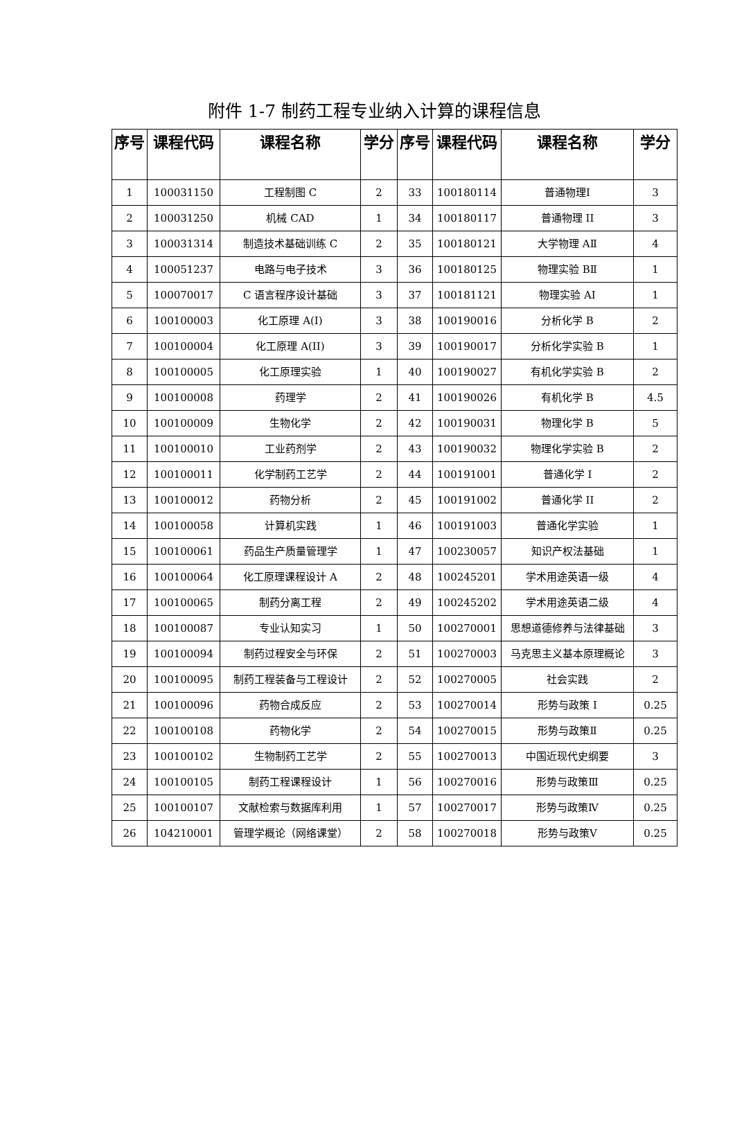附件 1-7 制药工程专业纳入计算的课程信息
| 序号 | 课程代码 | 课程名称 | 学分 | 序号 | 课程代码 | 课程名称 | 学分 |
| --- | --- | --- | --- | --- | --- | --- | --- |
| 1 | 100031150 | 工程制图 C | 2 | 33 | 100180114 | 普通物理I | 3 |
| 2 | 100031250 | 机械 CAD | 1 | 34 | 100180117 | 普通物理 II | 3 |
| 3 | 100031314 | 制造技术基础训练 C | 2 | 35 | 100180121 | 大学物理 AⅡ | 4 |
| 4 | 100051237 | 电路与电子技术 | 3 | 36 | 100180125 | 物理实验 BⅡ | 1 |
| 5 | 100070017 | C 语言程序设计基础 | 3 | 37 | 100181121 | 物理实验 AⅠ | 1 |
| 6 | 100100003 | 化工原理 A(I) | 3 | 38 | 100190016 | 分析化学 B | 2 |
| 7 | 100100004 | 化工原理 A(II) | 3 | 39 | 100190017 | 分析化学实验 B | 1 |
| 8 | 100100005 | 化工原理实验 | 1 | 40 | 100190027 | 有机化学实验 B | 2 |
| 9 | 100100008 | 药理学 | 2 | 41 | 100190026 | 有机化学 B | 4.5 |
| 10 | 100100009 | 生物化学 | 2 | 42 | 100190031 | 物理化学 B | 5 |
| 11 | 100100010 | 工业药剂学 | 2 | 43 | 100190032 | 物理化学实验 B | 2 |
| 12 | 100100011 | 化学制药工艺学 | 2 | 44 | 100191001 | 普通化学 I | 2 |
| 13 | 100100012 | 药物分析 | 2 | 45 | 100191002 | 普通化学 II | 2 |
| 14 | 100100058 | 计算机实践 | 1 | 46 | 100191003 | 普通化学实验 | 1 |
| 15 | 100100061 | 药品生产质量管理学 | 1 | 47 | 100230057 | 知识产权法基础 | 1 |
| 16 | 100100064 | 化工原理课程设计 A | 2 | 48 | 100245201 | 学术用途英语一级 | 4 |
| 17 | 100100065 | 制药分离工程 | 2 | 49 | 100245202 | 学术用途英语二级 | 4 |
| 18 | 100100087 | 专业认知实习 | 1 | 50 | 100270001 | 思想道德修养与法律基础 | 3 |
| 19 | 100100094 | 制药过程安全与环保 | 2 | 51 | 100270003 | 马克思主义基本原理概论 | 3 |
| 20 | 100100095 | 制药工程装备与工程设计 | 2 | 52 | 100270005 | 社会实践 | 2 |
| 21 | 100100096 | 药物合成反应 | 2 | 53 | 100270014 | 形势与政策 I | 0.25 |
| 22 | 100100108 | 药物化学 | 2 | 54 | 100270015 | 形势与政策Ⅱ | 0.25 |
| 23 | 100100102 | 生物制药工艺学 | 2 | 55 | 100270013 | 中国近现代史纲要 | 3 |
| 24 | 100100105 | 制药工程课程设计 | 1 | 56 | 100270016 | 形势与政策Ⅲ | 0.25 |
| 25 | 100100107 | 文献检索与数据库利用 | 1 | 57 | 100270017 | 形势与政策Ⅳ | 0.25 |
| 26 | 104210001 | 管理学概论（网络课堂） | 2 | 58 | 100270018 | 形势与政策Ⅴ | 0.25 |